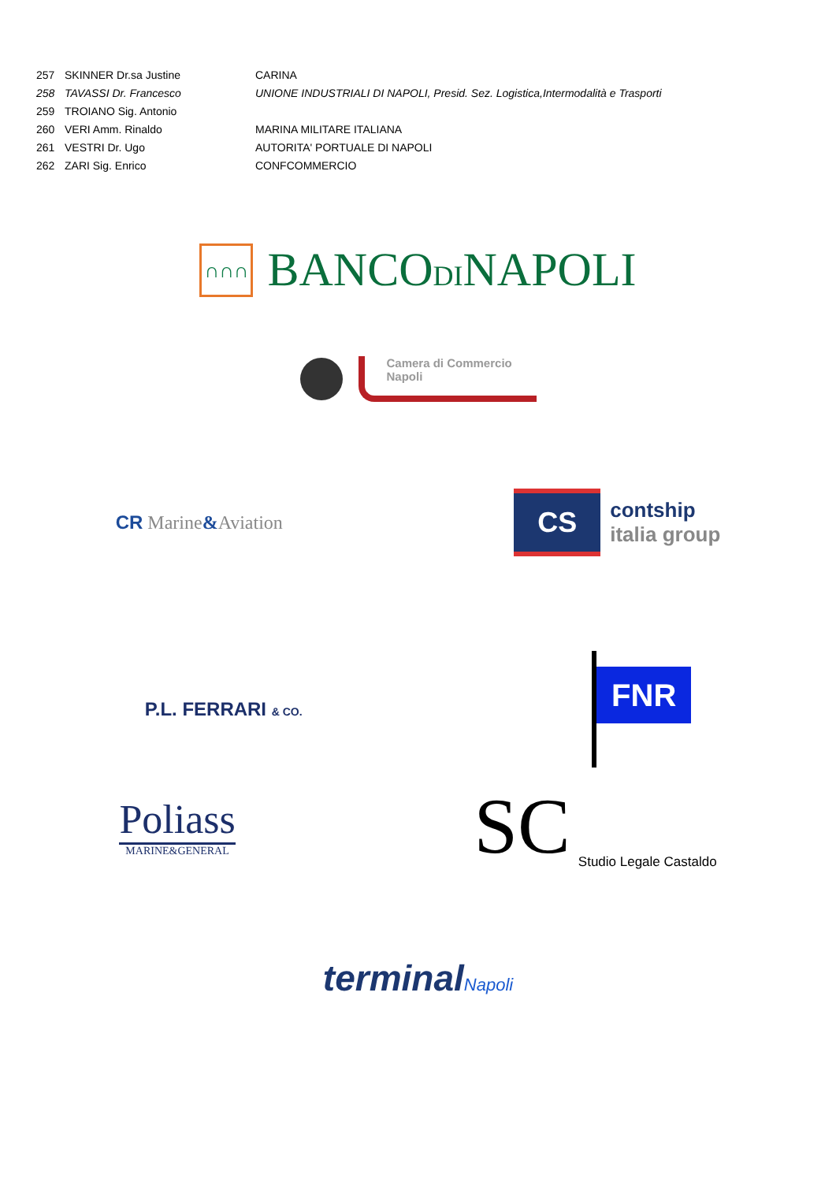| 257 | SKINNER Dr.sa Justine | CARINA |
| 258 | TAVASSI Dr. Francesco | UNIONE INDUSTRIALI DI NAPOLI, Presid. Sez. Logistica,Intermodalità e Trasporti |
| 259 | TROIANO Sig. Antonio | |
| 260 | VERI Amm. Rinaldo | MARINA MILITARE ITALIANA |
| 261 | VESTRI Dr. Ugo | AUTORITA' PORTUALE DI NAPOLI |
| 262 | ZARI Sig. Enrico | CONFCOMMERCIO |
∩∩∩
BANCODINAPOLI
Camera di Commercio
Napoli
CR Marine&Aviation
CS
contship
italia group
P.L. FERRARI & CO.
FNR
Poliass
MARINE&GENERAL
SC
Studio Legale Castaldo
terminalNapoli